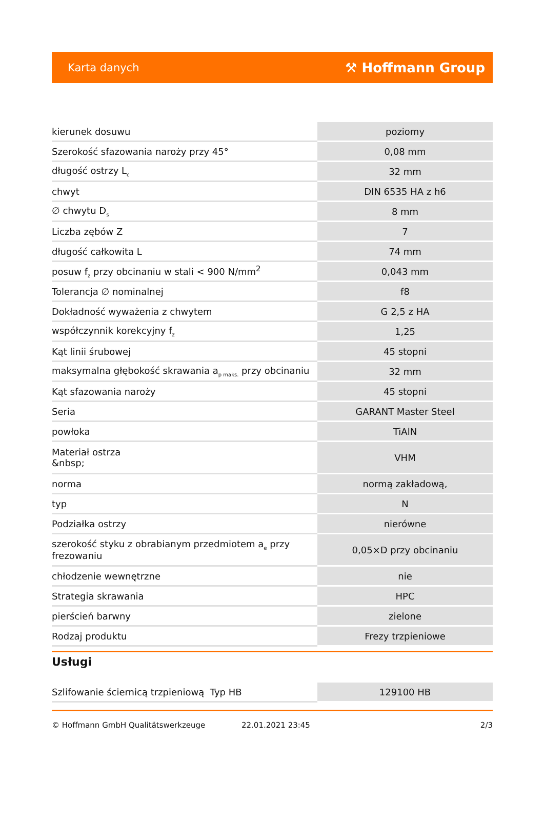Karta danych ⚒ Hoffmann Group
| kierunek dosuwu | poziomy |
| Szerokość sfazowania naroży przy 45° | 0,08 mm |
| długość ostrzy L<sub>c</sub> | 32 mm |
| chwyt | DIN 6535 HA z h6 |
| ∅ chwytu D<sub>s</sub> | 8 mm |
| Liczba zębów Z | 7 |
| długość całkowita L | 74 mm |
| posuw f<sub>z</sub> przy obcinaniu w stali < 900 N/mm<sup>2</sup> | 0,043 mm |
| Tolerancja ∅ nominalnej | f8 |
| Dokładność wyważenia z chwytem | G 2,5 z HA |
| współczynnik korekcyjny f<sub>z</sub> | 1,25 |
| Kąt linii śrubowej | 45 stopni |
| maksymalna głębokość skrawania a<sub>p maks.</sub> przy obcinaniu | 32 mm |
| Kąt sfazowania naroży | 45 stopni |
| Seria | GARANT Master Steel |
| powłoka | TiAlN |
| Materiał ostrza &nbsp; | VHM |
| norma | normą zakładową, |
| typ | N |
| Podziałka ostrzy | nierówne |
| szerokość styku z obrabianym przedmiotem a<sub>e</sub> przy frezowaniu | 0,05×D przy obcinaniu |
| chłodzenie wewnętrzne | nie |
| Strategia skrawania | HPC |
| pierścień barwny | zielone |
| Rodzaj produktu | Frezy trzpieniowe |
Usługi
| Szlifowanie ściernicą trzpieniową Typ HB | 129100 HB |
© Hoffmann GmbH Qualitätswerkzeuge 22.01.2021 23:45 2/3